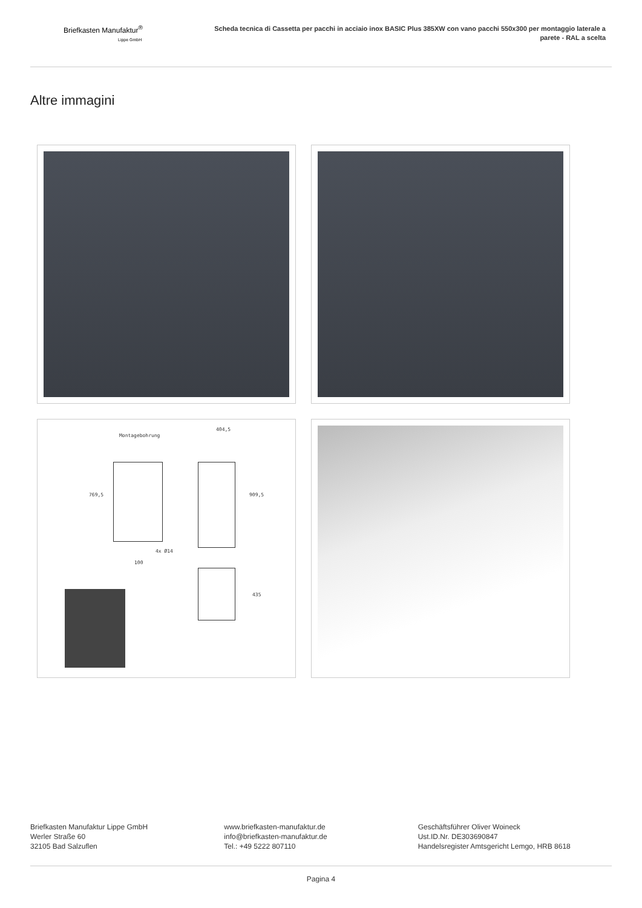Briefkasten Manufaktur<sup>®</sup>
Lippe GmbH
Scheda tecnica di Cassetta per pacchi in acciaio inox BASIC Plus 385XW con vano pacchi 550x300 per montaggio laterale a parete - RAL a scelta
Altre immagini
Montagebohrung
404,5
769,5 909,5
4x Ø14
100
435
Briefkasten Manufaktur Lippe GmbH
Werler Straße 60
32105 Bad Salzuflen
www.briefkasten-manufaktur.de
info@briefkasten-manufaktur.de
Tel.: +49 5222 807110
Geschäftsführer Oliver Woineck
Ust.ID.Nr. DE303690847
Handelsregister Amtsgericht Lemgo, HRB 8618
Pagina 4